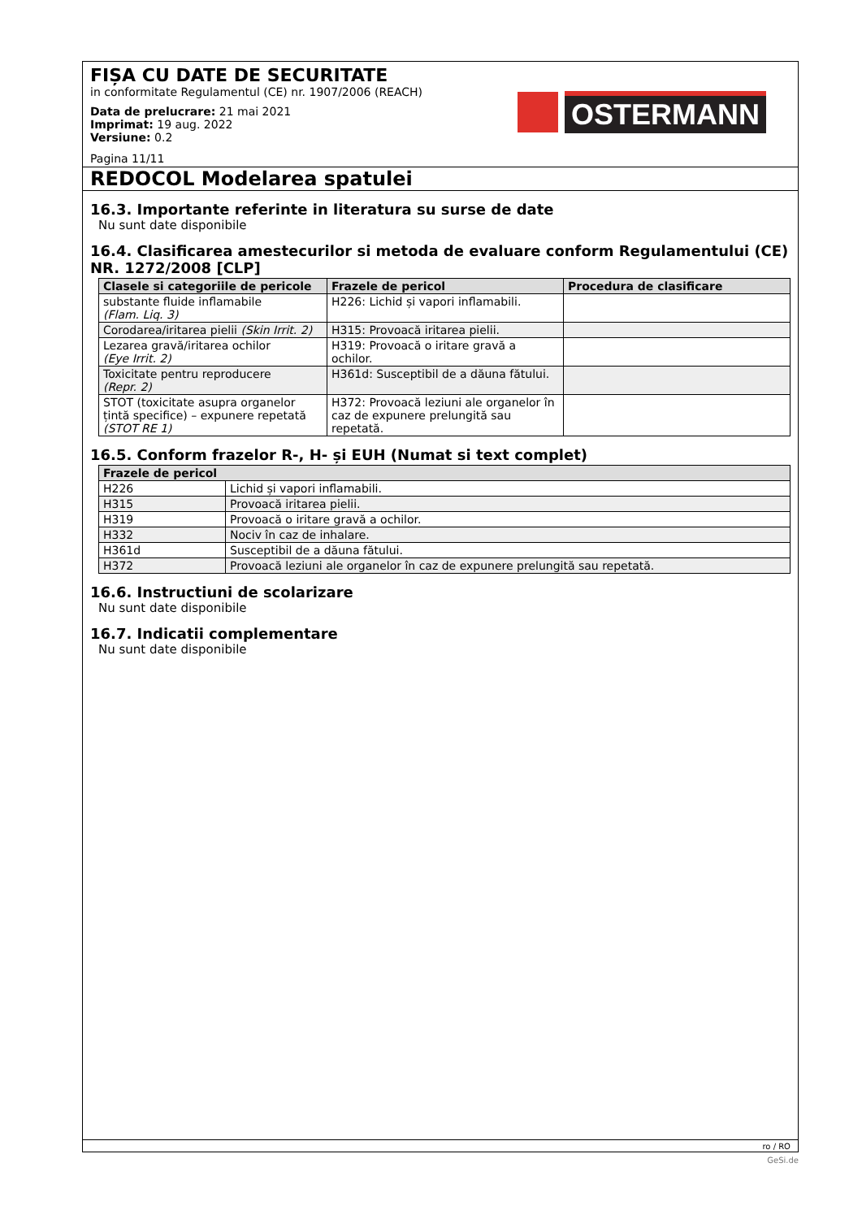FIȘA CU DATE DE SECURITATE
in conformitate Regulamentul (CE) nr. 1907/2006 (REACH)
Data de prelucrare: 21 mai 2021
Imprimat: 19 aug. 2022
Versiune: 0.2
Pagina 11/11
OSTERMANN
REDOCOL Modelarea spatulei
16.3. Importante referinte in literatura su surse de date
Nu sunt date disponibile
16.4. Clasificarea amestecurilor si metoda de evaluare conform Regulamentului (CE) NR. 1272/2008 [CLP]
| Clasele si categoriile de pericole | Frazele de pericol | Procedura de clasificare |
| --- | --- | --- |
| substante fluide inflamabile (Flam. Liq. 3) | H226: Lichid și vapori inflamabili. | |
| Corodarea/iritarea pielii (Skin Irrit. 2) | H315: Provoacă iritarea pielii. | |
| Lezarea gravă/iritarea ochilor (Eye Irrit. 2) | H319: Provoacă o iritare gravă a ochilor. | |
| Toxicitate pentru reproducere (Repr. 2) | H361d: Susceptibil de a dăuna fătului. | |
| STOT (toxicitate asupra organelor țintă specifice) – expunere repetată (STOT RE 1) | H372: Provoacă leziuni ale organelor în caz de expunere prelungită sau repetată. | |
16.5. Conform frazelor R-, H- și EUH (Numat si text complet)
| Frazele de pericol | |
| --- | --- |
| H226 | Lichid și vapori inflamabili. |
| H315 | Provoacă iritarea pielii. |
| H319 | Provoacă o iritare gravă a ochilor. |
| H332 | Nociv în caz de inhalare. |
| H361d | Susceptibil de a dăuna fătului. |
| H372 | Provoacă leziuni ale organelor în caz de expunere prelungită sau repetată. |
16.6. Instructiuni de scolarizare
Nu sunt date disponibile
16.7. Indicatii complementare
Nu sunt date disponibile
ro / RO
GeSi.de